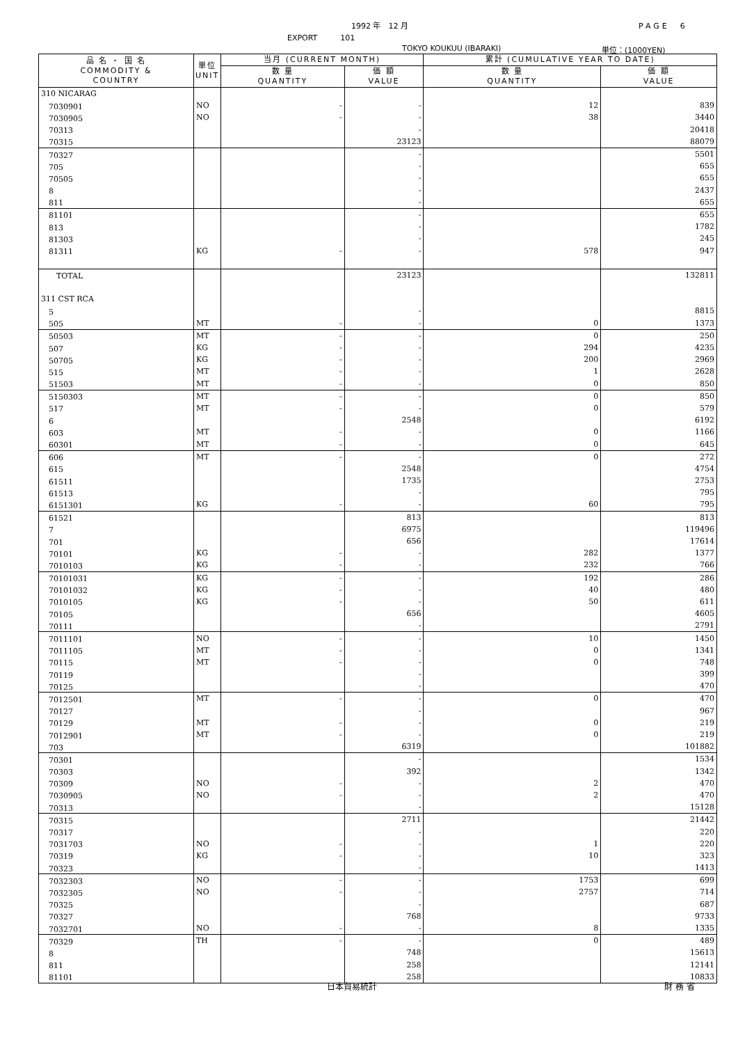1992 年　12 月 PAGE　6
EXPORT　　　101
TOKYO KOUKUU (IBARAKI) 単位：(1000YEN)
| 品 名 ・ 国 名 COMMODITY & COUNTRY | 単位 UNIT | 当月 (CURRENT MONTH) | | 累計 (CUMULATIVE YEAR TO DATE) | |
| --- | --- | --- | --- | --- | --- |
| | | 数 量 QUANTITY | 価 額 VALUE | 数 量 QUANTITY | 価 額 VALUE |
| 310 NICARAG | | | | | |
| 7030901 | NO | - | - | 12 | 839 |
| 7030905 | NO | - | - | 38 | 3440 |
| 70313 | | | - | | 20418 |
| 70315 | | | 23123 | | 88079 |
| 70327 | | | - | | 5501 |
| 705 | | | - | | 655 |
| 70505 | | | - | | 655 |
| 8 | | | - | | 2437 |
| 811 | | | - | | 655 |
| 81101 | | | - | | 655 |
| 813 | | | - | | 1782 |
| 81303 | | | - | | 245 |
| 81311 | KG | - | - | 578 | 947 |
| TOTAL | | | 23123 | | 132811 |
| 311 CST RCA | | | | | |
| 5 | | | - | | 8815 |
| 505 | MT | - | - | 0 | 1373 |
| 50503 | MT | - | - | 0 | 250 |
| 507 | KG | - | - | 294 | 4235 |
| 50705 | KG | - | - | 200 | 2969 |
| 515 | MT | - | - | 1 | 2628 |
| 51503 | MT | - | - | 0 | 850 |
| 5150303 | MT | - | - | 0 | 850 |
| 517 | MT | - | - | 0 | 579 |
| 6 | | | 2548 | | 6192 |
| 603 | MT | - | - | 0 | 1166 |
| 60301 | MT | - | - | 0 | 645 |
| 606 | MT | - | - | 0 | 272 |
| 615 | | | 2548 | | 4754 |
| 61511 | | | 1735 | | 2753 |
| 61513 | | | - | | 795 |
| 6151301 | KG | - | - | 60 | 795 |
| 61521 | | | 813 | | 813 |
| 7 | | | 6975 | | 119496 |
| 701 | | | 656 | | 17614 |
| 70101 | KG | - | - | 282 | 1377 |
| 7010103 | KG | - | - | 232 | 766 |
| 70101031 | KG | - | - | 192 | 286 |
| 70101032 | KG | - | - | 40 | 480 |
| 7010105 | KG | - | - | 50 | 611 |
| 70105 | | | 656 | | 4605 |
| 70111 | | | - | | 2791 |
| 7011101 | NO | - | - | 10 | 1450 |
| 7011105 | MT | - | - | 0 | 1341 |
| 70115 | MT | - | - | 0 | 748 |
| 70119 | | | - | | 399 |
| 70125 | | | - | | 470 |
| 7012501 | MT | - | - | 0 | 470 |
| 70127 | | | - | | 967 |
| 70129 | MT | - | - | 0 | 219 |
| 7012901 | MT | - | - | 0 | 219 |
| 703 | | | 6319 | | 101882 |
| 70301 | | | - | | 1534 |
| 70303 | | | 392 | | 1342 |
| 70309 | NO | - | - | 2 | 470 |
| 7030905 | NO | - | - | 2 | 470 |
| 70313 | | | - | | 15128 |
| 70315 | | | 2711 | | 21442 |
| 70317 | | | - | | 220 |
| 7031703 | NO | - | - | 1 | 220 |
| 70319 | KG | - | - | 10 | 323 |
| 70323 | | | - | | 1413 |
| 7032303 | NO | - | - | 1753 | 699 |
| 7032305 | NO | - | - | 2757 | 714 |
| 70325 | | | - | | 687 |
| 70327 | | | 768 | | 9733 |
| 7032701 | NO | - | - | 8 | 1335 |
| 70329 | TH | - | - | 0 | 489 |
| 8 | | | 748 | | 15613 |
| 811 | | | 258 | | 12141 |
| 81101 | | | 258 | | 10833 |
日本貿易統計 財 務 省